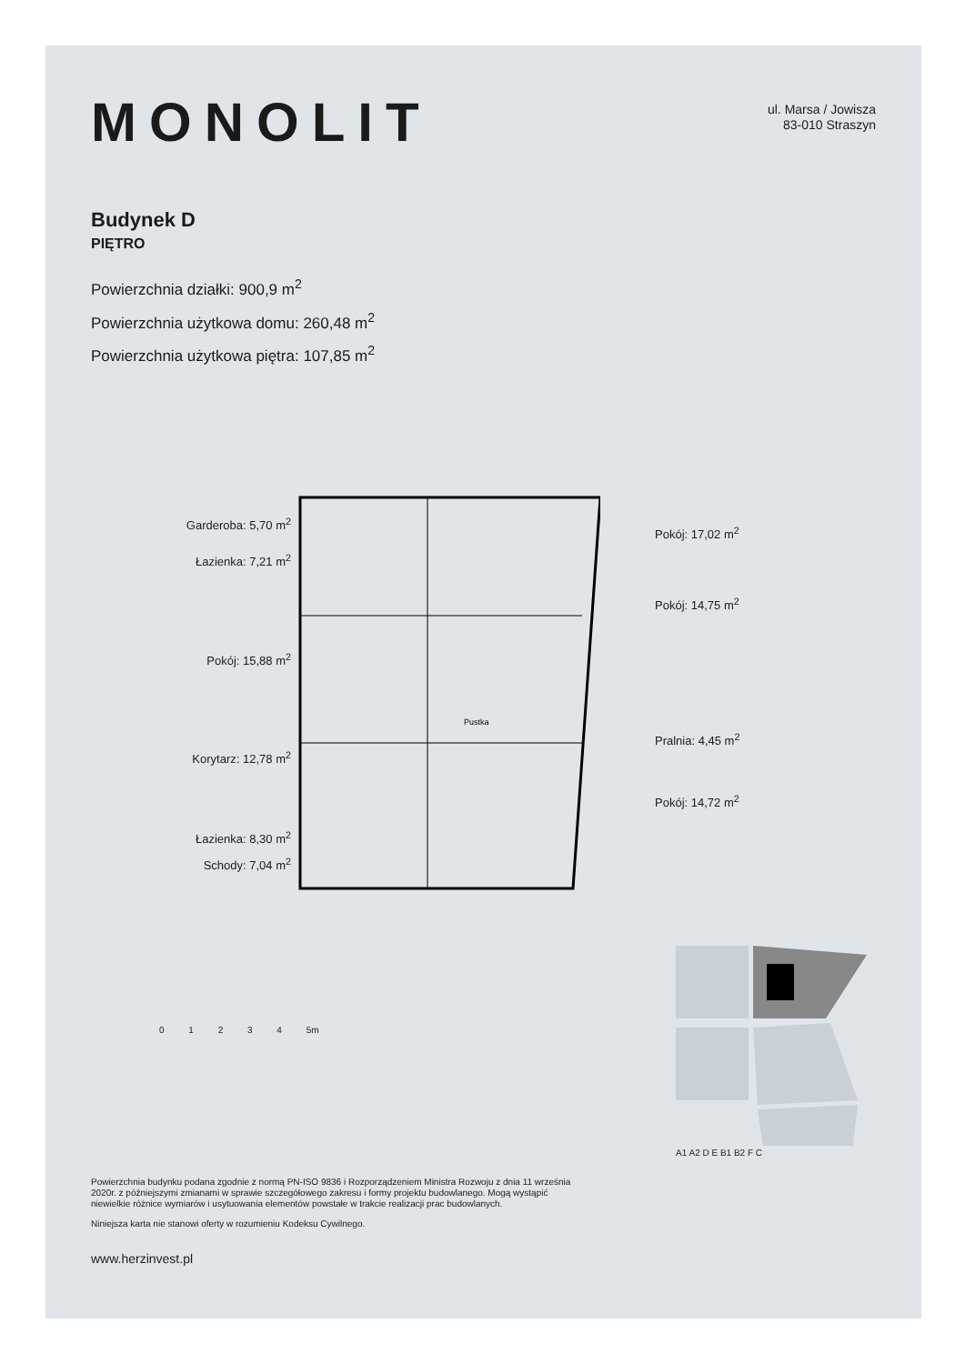MONOLIT
ul. Marsa / Jowisza
83-010 Straszyn
Budynek D
PIĘTRO
Powierzchnia działki: 900,9 m<sup>2</sup>
Powierzchnia użytkowa domu: 260,48 m<sup>2</sup>
Powierzchnia użytkowa piętra: 107,85 m<sup>2</sup>
Garderoba: 5,70 m<sup>2</sup>
Łazienka: 7,21 m<sup>2</sup>
Pokój: 15,88 m<sup>2</sup>
Korytarz: 12,78 m<sup>2</sup>
Łazienka: 8,30 m<sup>2</sup>
Schody: 7,04 m<sup>2</sup>
Pustka
Pokój: 17,02 m<sup>2</sup>
Pokój: 14,75 m<sup>2</sup>
Pralnia: 4,45 m<sup>2</sup>
Pokój: 14,72 m<sup>2</sup>
0 1 2 3 4 5m
A1 A2 D E B1 B2 F C
Powierzchnia budynku podana zgodnie z normą PN-ISO 9836 i Rozporządzeniem Ministra Rozwoju z dnia 11 września 2020r. z późniejszymi zmianami w sprawie szczegółowego zakresu i formy projektu budowlanego. Mogą wystąpić niewielkie różnice wymiarów i usytuowania elementów powstałe w trakcie realizacji prac budowlanych.
Niniejsza karta nie stanowi oferty w rozumieniu Kodeksu Cywilnego.
www.herzinvest.pl